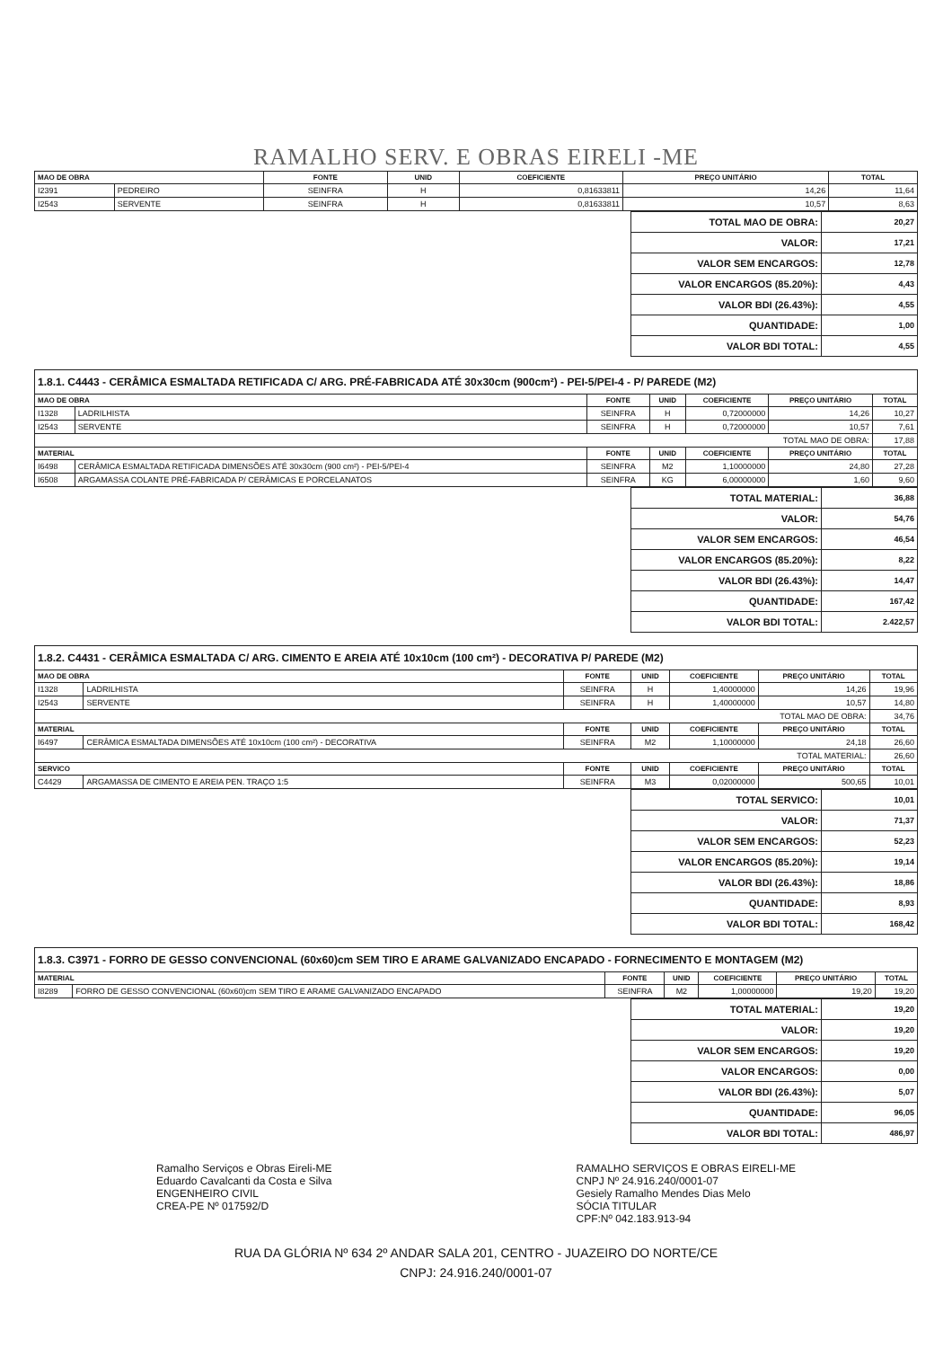RAMALHO SERV. E OBRAS EIRELI -ME
| MAO DE OBRA | | FONTE | UNID | COEFICIENTE | PREÇO UNITÁRIO | TOTAL |
| --- | --- | --- | --- | --- | --- | --- |
| I2391 | PEDREIRO | SEINFRA | H | 0,81633811 | 14,26 | 11,64 |
| I2543 | SERVENTE | SEINFRA | H | 0,81633811 | 10,57 | 8,63 |
| TOTAL MAO DE OBRA: | 20,27 |
| VALOR: | 17,21 |
| VALOR SEM ENCARGOS: | 12,78 |
| VALOR ENCARGOS (85.20%): | 4,43 |
| VALOR BDI (26.43%): | 4,55 |
| QUANTIDADE: | 1,00 |
| VALOR BDI TOTAL: | 4,55 |
1.8.1. C4443 - CERÂMICA ESMALTADA RETIFICADA C/ ARG. PRÉ-FABRICADA ATÉ 30x30cm (900cm²) - PEI-5/PEI-4 - P/ PAREDE (M2)
| MAO DE OBRA | | FONTE | UNID | COEFICIENTE | PREÇO UNITÁRIO | TOTAL |
| --- | --- | --- | --- | --- | --- | --- |
| I1328 | LADRILHISTA | SEINFRA | H | 0,72000000 | 14,26 | 10,27 |
| I2543 | SERVENTE | SEINFRA | H | 0,72000000 | 10,57 | 7,61 |
| TOTAL MAO DE OBRA: | | | | | | 17,88 |
| MATERIAL | | FONTE | UNID | COEFICIENTE | PREÇO UNITÁRIO | TOTAL |
| I6498 | CERÂMICA ESMALTADA RETIFICADA DIMENSÕES ATÉ 30x30cm (900 cm²) - PEI-5/PEI-4 | SEINFRA | M2 | 1,10000000 | 24,80 | 27,28 |
| I6508 | ARGAMASSA COLANTE PRÉ-FABRICADA P/ CERÂMICAS E PORCELANATOS | SEINFRA | KG | 6,00000000 | 1,60 | 9,60 |
| TOTAL MATERIAL: | 36,88 |
| VALOR: | 54,76 |
| VALOR SEM ENCARGOS: | 46,54 |
| VALOR ENCARGOS (85.20%): | 8,22 |
| VALOR BDI (26.43%): | 14,47 |
| QUANTIDADE: | 167,42 |
| VALOR BDI TOTAL: | 2.422,57 |
1.8.2. C4431 - CERÂMICA ESMALTADA C/ ARG. CIMENTO E AREIA ATÉ 10x10cm (100 cm²) - DECORATIVA P/ PAREDE (M2)
| MAO DE OBRA | | FONTE | UNID | COEFICIENTE | PREÇO UNITÁRIO | TOTAL |
| --- | --- | --- | --- | --- | --- | --- |
| I1328 | LADRILHISTA | SEINFRA | H | 1,40000000 | 14,26 | 19,96 |
| I2543 | SERVENTE | SEINFRA | H | 1,40000000 | 10,57 | 14,80 |
| TOTAL MAO DE OBRA: | | | | | | 34,76 |
| MATERIAL | | FONTE | UNID | COEFICIENTE | PREÇO UNITÁRIO | TOTAL |
| I6497 | CERÂMICA ESMALTADA DIMENSÕES ATÉ 10x10cm (100 cm²) - DECORATIVA | SEINFRA | M2 | 1,10000000 | 24,18 | 26,60 |
| TOTAL MATERIAL: | | | | | | 26,60 |
| SERVICO | | FONTE | UNID | COEFICIENTE | PREÇO UNITÁRIO | TOTAL |
| C4429 | ARGAMASSA DE CIMENTO E AREIA PEN. TRAÇO 1:5 | SEINFRA | M3 | 0,02000000 | 500,65 | 10,01 |
| TOTAL SERVICO: | 10,01 |
| VALOR: | 71,37 |
| VALOR SEM ENCARGOS: | 52,23 |
| VALOR ENCARGOS (85.20%): | 19,14 |
| VALOR BDI (26.43%): | 18,86 |
| QUANTIDADE: | 8,93 |
| VALOR BDI TOTAL: | 168,42 |
1.8.3. C3971 - FORRO DE GESSO CONVENCIONAL (60x60)cm SEM TIRO E ARAME GALVANIZADO ENCAPADO - FORNECIMENTO E MONTAGEM (M2)
| MATERIAL | | FONTE | UNID | COEFICIENTE | PREÇO UNITÁRIO | TOTAL |
| --- | --- | --- | --- | --- | --- | --- |
| I8289 | FORRO DE GESSO CONVENCIONAL (60x60)cm SEM TIRO E ARAME GALVANIZADO ENCAPADO | SEINFRA | M2 | 1,00000000 | 19,20 | 19,20 |
| TOTAL MATERIAL: | 19,20 |
| VALOR: | 19,20 |
| VALOR SEM ENCARGOS: | 19,20 |
| VALOR ENCARGOS: | 0,00 |
| VALOR BDI (26.43%): | 5,07 |
| QUANTIDADE: | 96,05 |
| VALOR BDI TOTAL: | 486,97 |
Ramalho Serviços e Obras Eireli-ME
Eduardo Cavalcanti da Costa e Silva
ENGENHEIRO CIVIL
CREA-PE Nº 017592/D
RAMALHO SERVIÇOS E OBRAS EIRELI-ME
CNPJ Nº 24.916.240/0001-07
Gesiely Ramalho Mendes Dias Melo
SÓCIA TITULAR
CPF:Nº 042.183.913-94
RUA DA GLÓRIA Nº 634 2º ANDAR SALA 201, CENTRO - JUAZEIRO DO NORTE/CE
CNPJ: 24.916.240/0001-07